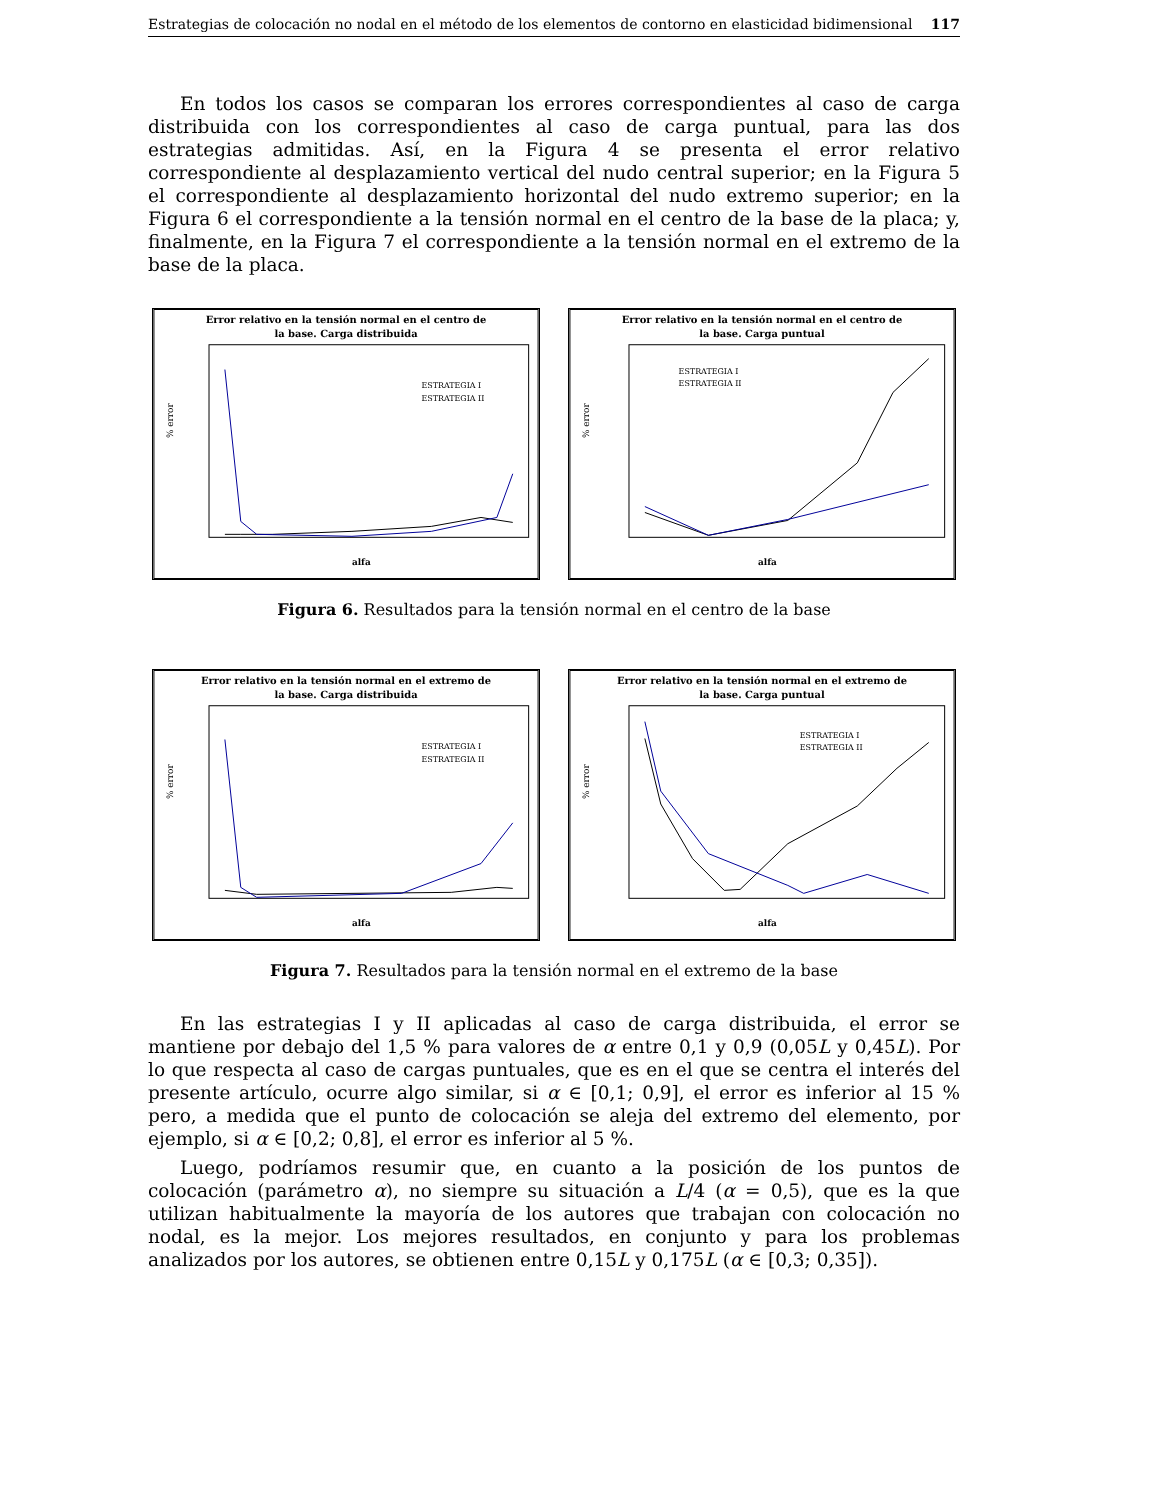Estrategias de colocación no nodal en el método de los elementos de contorno en elasticidad bidimensional 117
En todos los casos se comparan los errores correspondientes al caso de carga distribuida con los correspondientes al caso de carga puntual, para las dos estrategias admitidas. Así, en la Figura 4 se presenta el error relativo correspondiente al desplazamiento vertical del nudo central superior; en la Figura 5 el correspondiente al desplazamiento horizontal del nudo extremo superior; en la Figura 6 el correspondiente a la tensión normal en el centro de la base de la placa; y, finalmente, en la Figura 7 el correspondiente a la tensión normal en el extremo de la base de la placa.
Error relativo en la tensión normal en el centro de
la base. Carga distribuida
% error
alfa
ESTRATEGIA I
ESTRATEGIA II
Error relativo en la tensión normal en el centro de
la base. Carga puntual
% error
alfa
ESTRATEGIA I
ESTRATEGIA II
Figura 6. Resultados para la tensión normal en el centro de la base
Error relativo en la tensión normal en el extremo de
la base. Carga distribuida
% error
alfa
ESTRATEGIA I
ESTRATEGIA II
Error relativo en la tensión normal en el extremo de
la base. Carga puntual
% error
alfa
ESTRATEGIA I
ESTRATEGIA II
Figura 7. Resultados para la tensión normal en el extremo de la base
En las estrategias I y II aplicadas al caso de carga distribuida, el error se mantiene por debajo del 1,5 % para valores de α entre 0,1 y 0,9 (0,05L y 0,45L). Por lo que respecta al caso de cargas puntuales, que es en el que se centra el interés del presente artículo, ocurre algo similar, si α ∈ [0,1; 0,9], el error es inferior al 15 % pero, a medida que el punto de colocación se aleja del extremo del elemento, por ejemplo, si α ∈ [0,2; 0,8], el error es inferior al 5 %.
Luego, podríamos resumir que, en cuanto a la posición de los puntos de colocación (parámetro α), no siempre su situación a L/4 (α = 0,5), que es la que utilizan habitualmente la mayoría de los autores que trabajan con colocación no nodal, es la mejor. Los mejores resultados, en conjunto y para los problemas analizados por los autores, se obtienen entre 0,15L y 0,175L (α ∈ [0,3; 0,35]).